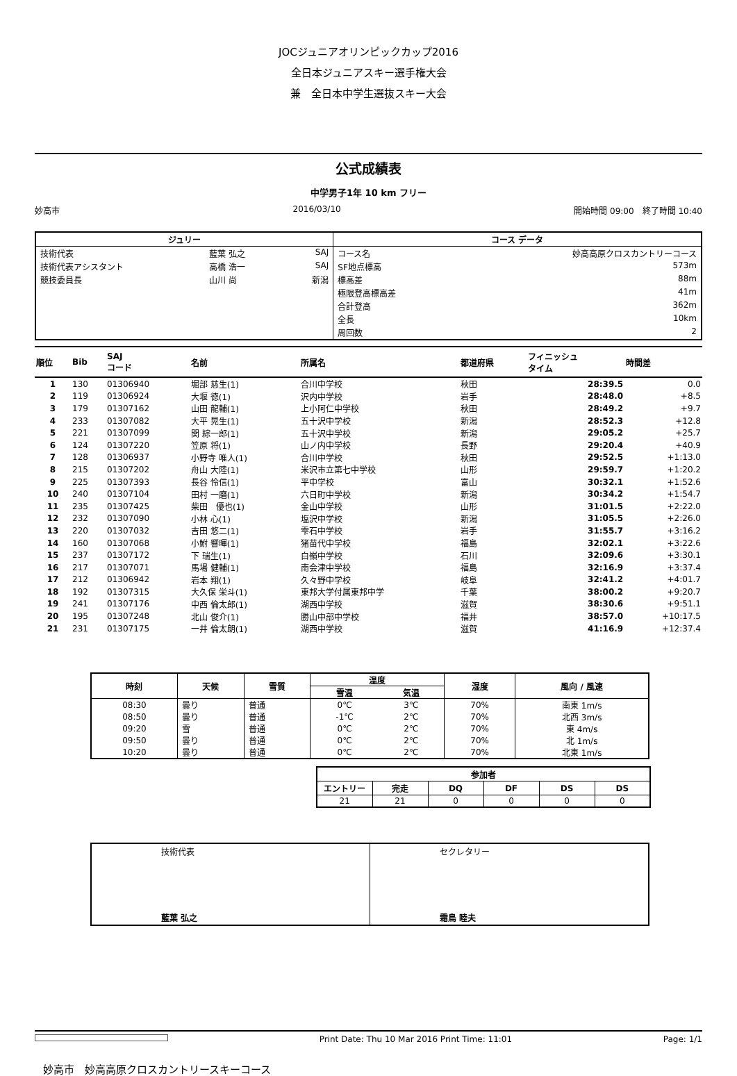JOCジュニアオリンピックカップ2016
全日本ジュニアスキー選手権大会
兼　全日本中学生選抜スキー大会
公式成績表
中学男子1年 10 km フリー
妙高市 2016/03/10 開始時間 09:00　終了時間 10:40
| ジュリー | | | コース データ | |
| --- | --- | --- | --- | --- |
| 技術代表 | 藍葉 弘之 | SAJ | コース名 | 妙高高原クロスカントリーコース |
| 技術代表アシスタント | 高橋 浩一 | SAJ | SF地点標高 | 573m |
| 競技委員長 | 山川 尚 | 新潟 | 標高差 | 88m |
| | | | 極限登高標高差 | 41m |
| | | | 合計登高 | 362m |
| | | | 全長 | 10km |
| | | | 周回数 | 2 |
| 順位 | Bib | SAJ コード | 名前 | 所属名 | 都道府県 | フィニッシュ タイム | 時間差 |
| --- | --- | --- | --- | --- | --- | --- | --- |
| 1 | 130 | 01306940 | 堀部 慈生(1) | 合川中学校 | 秋田 | 28:39.5 | 0.0 |
| 2 | 119 | 01306924 | 大堰 徳(1) | 沢内中学校 | 岩手 | 28:48.0 | +8.5 |
| 3 | 179 | 01307162 | 山田 龍輔(1) | 上小阿仁中学校 | 秋田 | 28:49.2 | +9.7 |
| 4 | 233 | 01307082 | 大平 晃生(1) | 五十沢中学校 | 新潟 | 28:52.3 | +12.8 |
| 5 | 221 | 01307099 | 関 綜一郎(1) | 五十沢中学校 | 新潟 | 29:05.2 | +25.7 |
| 6 | 124 | 01307220 | 笠原 将(1) | 山ノ内中学校 | 長野 | 29:20.4 | +40.9 |
| 7 | 128 | 01306937 | 小野寺 唯人(1) | 合川中学校 | 秋田 | 29:52.5 | +1:13.0 |
| 8 | 215 | 01307202 | 舟山 大陸(1) | 米沢市立第七中学校 | 山形 | 29:59.7 | +1:20.2 |
| 9 | 225 | 01307393 | 長谷 怜信(1) | 平中学校 | 富山 | 30:32.1 | +1:52.6 |
| 10 | 240 | 01307104 | 田村 一磨(1) | 六日町中学校 | 新潟 | 30:34.2 | +1:54.7 |
| 11 | 235 | 01307425 | 柴田 優也(1) | 金山中学校 | 山形 | 31:01.5 | +2:22.0 |
| 12 | 232 | 01307090 | 小林 心(1) | 塩沢中学校 | 新潟 | 31:05.5 | +2:26.0 |
| 13 | 220 | 01307032 | 吉田 悠二(1) | 雫石中学校 | 岩手 | 31:55.7 | +3:16.2 |
| 14 | 160 | 01307068 | 小鮒 響暉(1) | 猪苗代中学校 | 福島 | 32:02.1 | +3:22.6 |
| 15 | 237 | 01307172 | 下 瑞生(1) | 白嶺中学校 | 石川 | 32:09.6 | +3:30.1 |
| 16 | 217 | 01307071 | 馬場 健輔(1) | 南会津中学校 | 福島 | 32:16.9 | +3:37.4 |
| 17 | 212 | 01306942 | 岩本 翔(1) | 久々野中学校 | 岐阜 | 32:41.2 | +4:01.7 |
| 18 | 192 | 01307315 | 大久保 栄斗(1) | 東邦大学付属東邦中学 | 千葉 | 38:00.2 | +9:20.7 |
| 19 | 241 | 01307176 | 中西 倫太郎(1) | 湖西中学校 | 滋賀 | 38:30.6 | +9:51.1 |
| 20 | 195 | 01307248 | 北山 俊介(1) | 勝山中部中学校 | 福井 | 38:57.0 | +10:17.5 |
| 21 | 231 | 01307175 | 一井 倫太朗(1) | 湖西中学校 | 滋賀 | 41:16.9 | +12:37.4 |
| 時刻 | 天候 | 雪質 | 温度 | | 湿度 | 風向 / 風速 |
| --- | --- | --- | --- | --- | --- | --- |
| | | | 雪温 | 気温 | | |
| 08:30 | 曇り | 普通 | 0℃ | 3℃ | 70% | 南東 1m/s |
| 08:50 | 曇り | 普通 | -1℃ | 2℃ | 70% | 北西 3m/s |
| 09:20 | 雪 | 普通 | 0℃ | 2℃ | 70% | 東 4m/s |
| 09:50 | 曇り | 普通 | 0℃ | 2℃ | 70% | 北 1m/s |
| 10:20 | 曇り | 普通 | 0℃ | 2℃ | 70% | 北東 1m/s |
| 参加者 | | | | | |
| --- | --- | --- | --- | --- | --- |
| エントリー | 完走 | DQ | DF | DS | DS |
| 21 | 21 | 0 | 0 | 0 | 0 |
| 技術代表 藍葉 弘之 | セクレタリー 霜鳥 睦夫 |
Print Date: Thu 10 Mar 2016 Print Time: 11:01 Page: 1/1
妙高市　妙高高原クロスカントリースキーコース